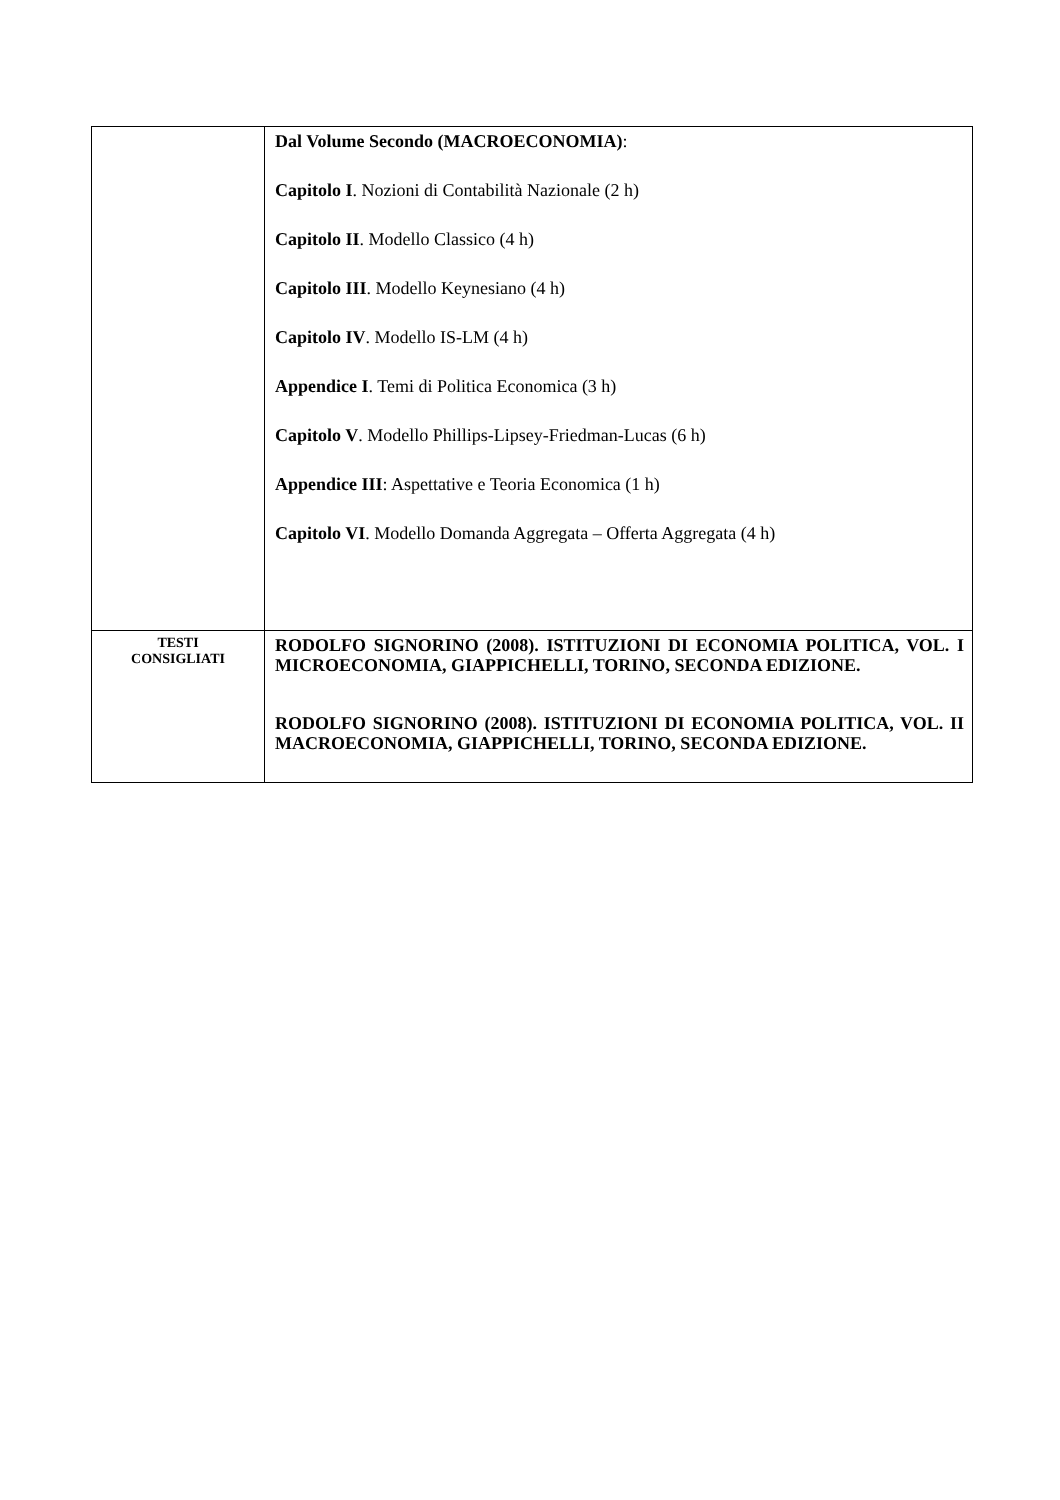| | Dal Volume Secondo (MACROECONOMIA) : Capitolo I . Nozioni di Contabilità Nazionale (2 h) Capitolo II . Modello Classico (4 h) Capitolo III . Modello Keynesiano (4 h) Capitolo IV . Modello IS-LM (4 h) Appendice I . Temi di Politica Economica (3 h) Capitolo V . Modello Phillips-Lipsey-Friedman-Lucas (6 h) Appendice III : Aspettative e Teoria Economica (1 h) Capitolo VI . Modello Domanda Aggregata – Offerta Aggregata (4 h) |
| TESTI CONSIGLIATI | RODOLFO SIGNORINO (2008). ISTITUZIONI DI ECONOMIA POLITICA, VOL. I MICROECONOMIA, GIAPPICHELLI, TORINO, SECONDA EDIZIONE. RODOLFO SIGNORINO (2008). ISTITUZIONI DI ECONOMIA POLITICA, VOL. II MACROECONOMIA, GIAPPICHELLI, TORINO, SECONDA EDIZIONE. |